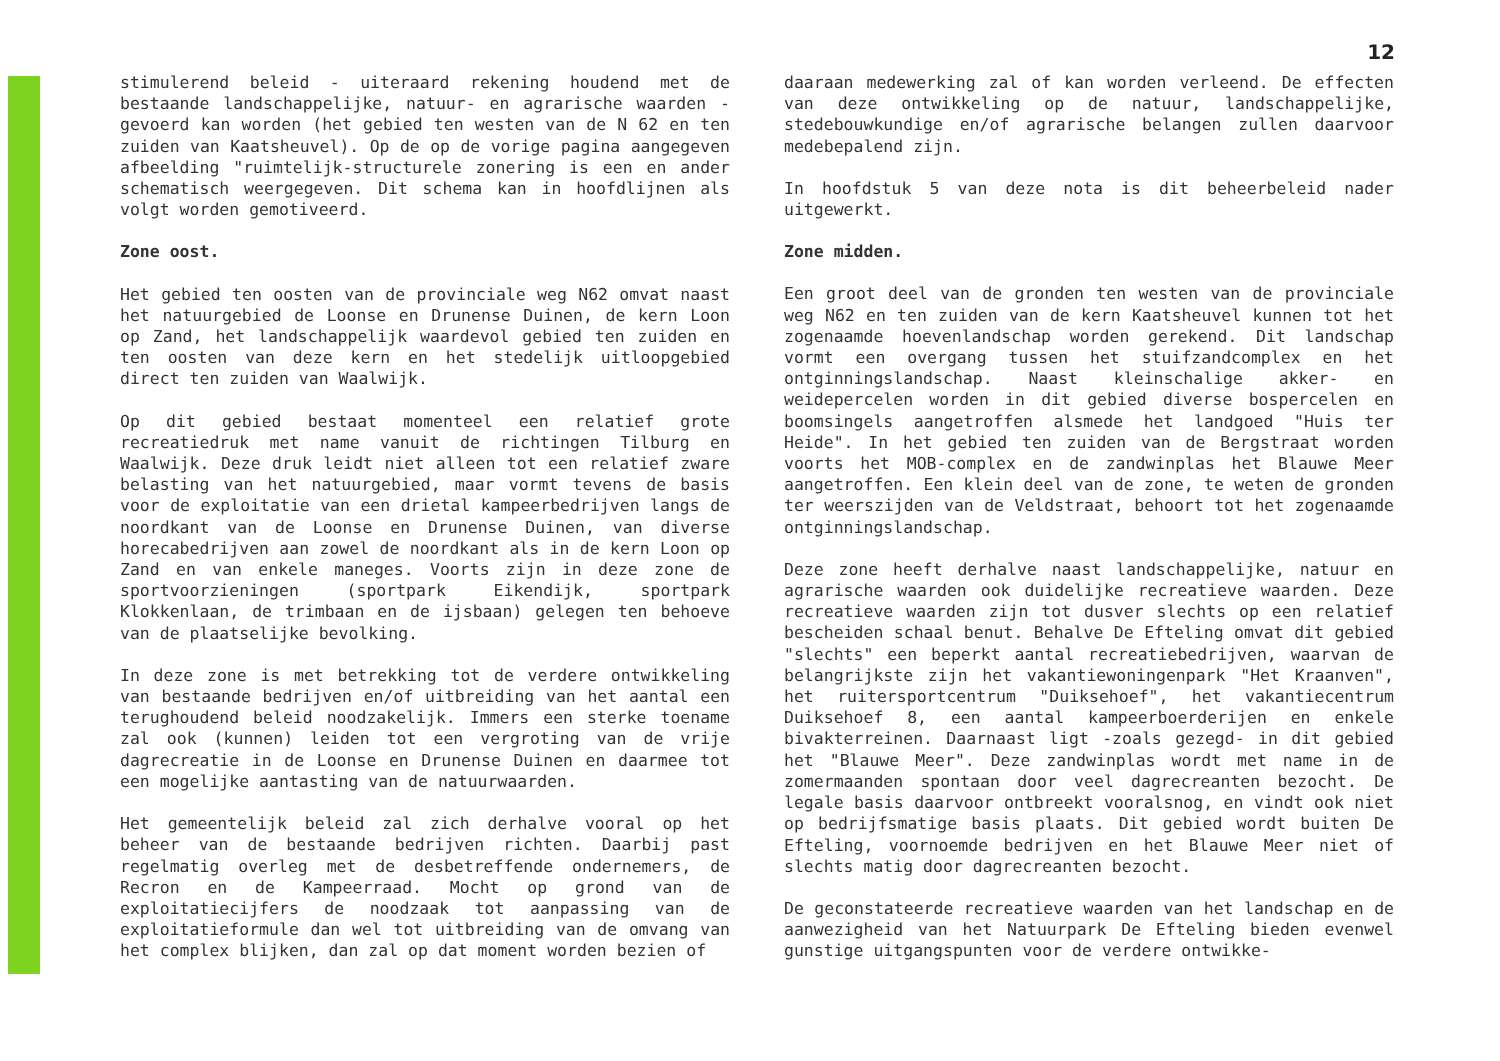12
stimulerend beleid - uiteraard rekening houdend met de bestaande landschappelijke, natuur- en agrarische waarden - gevoerd kan worden (het gebied ten westen van de N 62 en ten zuiden van Kaatsheuvel). Op de op de vorige pagina aangegeven afbeelding "ruimtelijk-structurele zonering is een en ander schematisch weergegeven. Dit schema kan in hoofdlijnen als volgt worden gemotiveerd.
Zone oost.
Het gebied ten oosten van de provinciale weg N62 omvat naast het natuurgebied de Loonse en Drunense Duinen, de kern Loon op Zand, het landschappelijk waardevol gebied ten zuiden en ten oosten van deze kern en het stedelijk uitloopgebied direct ten zuiden van Waalwijk.
Op dit gebied bestaat momenteel een relatief grote recreatiedruk met name vanuit de richtingen Tilburg en Waalwijk. Deze druk leidt niet alleen tot een relatief zware belasting van het natuurgebied, maar vormt tevens de basis voor de exploitatie van een drietal kampeerbedrijven langs de noordkant van de Loonse en Drunense Duinen, van diverse horecabedrijven aan zowel de noordkant als in de kern Loon op Zand en van enkele maneges. Voorts zijn in deze zone de sportvoorzieningen (sportpark Eikendijk, sportpark Klokkenlaan, de trimbaan en de ijsbaan) gelegen ten behoeve van de plaatselijke bevolking.
In deze zone is met betrekking tot de verdere ontwikkeling van bestaande bedrijven en/of uitbreiding van het aantal een terughoudend beleid noodzakelijk. Immers een sterke toename zal ook (kunnen) leiden tot een vergroting van de vrije dagrecreatie in de Loonse en Drunense Duinen en daarmee tot een mogelijke aantasting van de natuurwaarden.
Het gemeentelijk beleid zal zich derhalve vooral op het beheer van de bestaande bedrijven richten. Daarbij past regelmatig overleg met de desbetreffende ondernemers, de Recron en de Kampeerraad. Mocht op grond van de exploitatiecijfers de noodzaak tot aanpassing van de exploitatieformule dan wel tot uitbreiding van de omvang van het complex blijken, dan zal op dat moment worden bezien of
daaraan medewerking zal of kan worden verleend. De effecten van deze ontwikkeling op de natuur, landschappelijke, stedebouwkundige en/of agrarische belangen zullen daarvoor medebepalend zijn.
In hoofdstuk 5 van deze nota is dit beheerbeleid nader uitgewerkt.
Zone midden.
Een groot deel van de gronden ten westen van de provinciale weg N62 en ten zuiden van de kern Kaatsheuvel kunnen tot het zogenaamde hoevenlandschap worden gerekend. Dit landschap vormt een overgang tussen het stuifzandcomplex en het ontginningslandschap. Naast kleinschalige akker- en weidepercelen worden in dit gebied diverse bospercelen en boomsingels aangetroffen alsmede het landgoed "Huis ter Heide". In het gebied ten zuiden van de Bergstraat worden voorts het MOB-complex en de zandwinplas het Blauwe Meer aangetroffen. Een klein deel van de zone, te weten de gronden ter weerszijden van de Veldstraat, behoort tot het zogenaamde ontginningslandschap.
Deze zone heeft derhalve naast landschappelijke, natuur en agrarische waarden ook duidelijke recreatieve waarden. Deze recreatieve waarden zijn tot dusver slechts op een relatief bescheiden schaal benut. Behalve De Efteling omvat dit gebied "slechts" een beperkt aantal recreatiebedrijven, waarvan de belangrijkste zijn het vakantiewoningenpark "Het Kraanven", het ruitersportcentrum "Duiksehoef", het vakantiecentrum Duiksehoef 8, een aantal kampeerboerderijen en enkele bivakterreinen. Daarnaast ligt -zoals gezegd- in dit gebied het "Blauwe Meer". Deze zandwinplas wordt met name in de zomermaanden spontaan door veel dagrecreanten bezocht. De legale basis daarvoor ontbreekt vooralsnog, en vindt ook niet op bedrijfsmatige basis plaats. Dit gebied wordt buiten De Efteling, voornoemde bedrijven en het Blauwe Meer niet of slechts matig door dagrecreanten bezocht.
De geconstateerde recreatieve waarden van het landschap en de aanwezigheid van het Natuurpark De Efteling bieden evenwel gunstige uitgangspunten voor de verdere ontwikke-